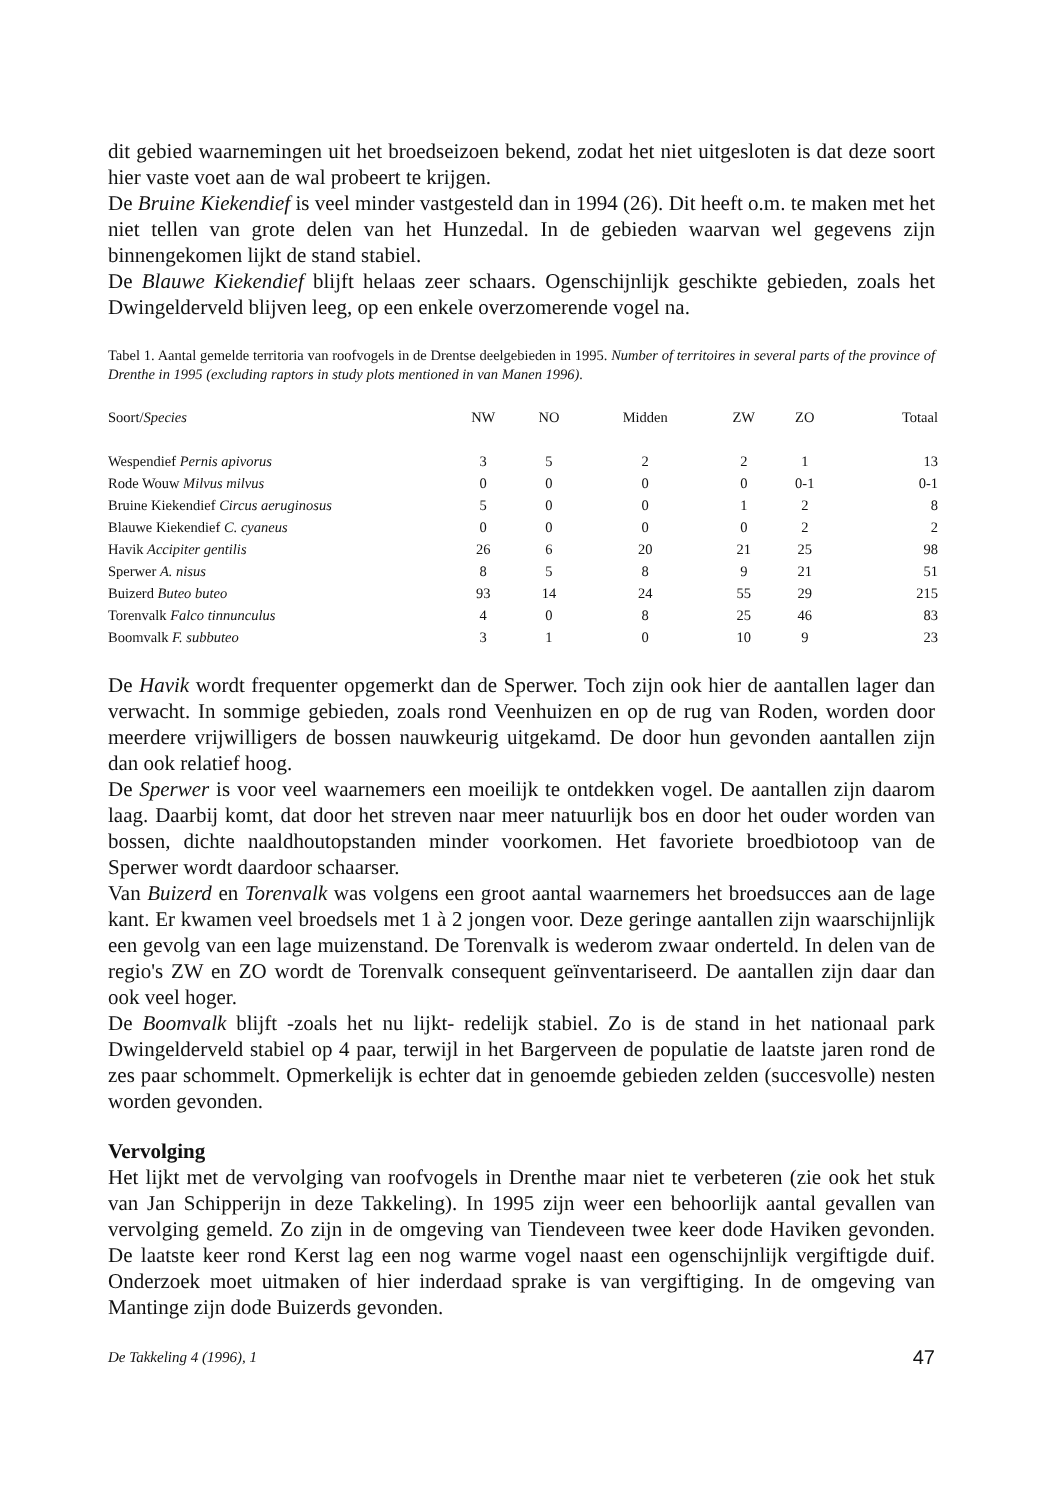dit gebied waarnemingen uit het broedseizoen bekend, zodat het niet uitgesloten is dat deze soort hier vaste voet aan de wal probeert te krijgen.
De Bruine Kiekendief is veel minder vastgesteld dan in 1994 (26). Dit heeft o.m. te maken met het niet tellen van grote delen van het Hunzedal. In de gebieden waarvan wel gegevens zijn binnengekomen lijkt de stand stabiel.
De Blauwe Kiekendief blijft helaas zeer schaars. Ogenschijnlijk geschikte gebieden, zoals het Dwingelderveld blijven leeg, op een enkele overzomerende vogel na.
Tabel 1. Aantal gemelde territoria van roofvogels in de Drentse deelgebieden in 1995. Number of territoires in several parts of the province of Drenthe in 1995 (excluding raptors in study plots mentioned in van Manen 1996).
| Soort/ Species | NW | NO | Midden | ZW | ZO | Totaal |
| --- | --- | --- | --- | --- | --- | --- |
| Wespendief Pernis apivorus | 3 | 5 | 2 | 2 | 1 | 13 |
| Rode Wouw Milvus milvus | 0 | 0 | 0 | 0 | 0-1 | 0-1 |
| Bruine Kiekendief Circus aeruginosus | 5 | 0 | 0 | 1 | 2 | 8 |
| Blauwe Kiekendief C. cyaneus | 0 | 0 | 0 | 0 | 2 | 2 |
| Havik Accipiter gentilis | 26 | 6 | 20 | 21 | 25 | 98 |
| Sperwer A. nisus | 8 | 5 | 8 | 9 | 21 | 51 |
| Buizerd Buteo buteo | 93 | 14 | 24 | 55 | 29 | 215 |
| Torenvalk Falco tinnunculus | 4 | 0 | 8 | 25 | 46 | 83 |
| Boomvalk F. subbuteo | 3 | 1 | 0 | 10 | 9 | 23 |
De Havik wordt frequenter opgemerkt dan de Sperwer. Toch zijn ook hier de aantallen lager dan verwacht. In sommige gebieden, zoals rond Veenhuizen en op de rug van Roden, worden door meerdere vrijwilligers de bossen nauwkeurig uitgekamd. De door hun gevonden aantallen zijn dan ook relatief hoog.
De Sperwer is voor veel waarnemers een moeilijk te ontdekken vogel. De aantallen zijn daarom laag. Daarbij komt, dat door het streven naar meer natuurlijk bos en door het ouder worden van bossen, dichte naaldhoutopstanden minder voorkomen. Het favoriete broedbiotoop van de Sperwer wordt daardoor schaarser.
Van Buizerd en Torenvalk was volgens een groot aantal waarnemers het broedsucces aan de lage kant. Er kwamen veel broedsels met 1 à 2 jongen voor. Deze geringe aantallen zijn waarschijnlijk een gevolg van een lage muizenstand. De Torenvalk is wederom zwaar onderteld. In delen van de regio's ZW en ZO wordt de Torenvalk consequent geïnventariseerd. De aantallen zijn daar dan ook veel hoger.
De Boomvalk blijft -zoals het nu lijkt- redelijk stabiel. Zo is de stand in het nationaal park Dwingelderveld stabiel op 4 paar, terwijl in het Bargerveen de populatie de laatste jaren rond de zes paar schommelt. Opmerkelijk is echter dat in genoemde gebieden zelden (succesvolle) nesten worden gevonden.
Vervolging
Het lijkt met de vervolging van roofvogels in Drenthe maar niet te verbeteren (zie ook het stuk van Jan Schipperijn in deze Takkeling). In 1995 zijn weer een behoorlijk aantal gevallen van vervolging gemeld. Zo zijn in de omgeving van Tiendeveen twee keer dode Haviken gevonden. De laatste keer rond Kerst lag een nog warme vogel naast een ogenschijnlijk vergiftigde duif. Onderzoek moet uitmaken of hier inderdaad sprake is van vergiftiging. In de omgeving van Mantinge zijn dode Buizerds gevonden.
De Takkeling 4 (1996), 1 47